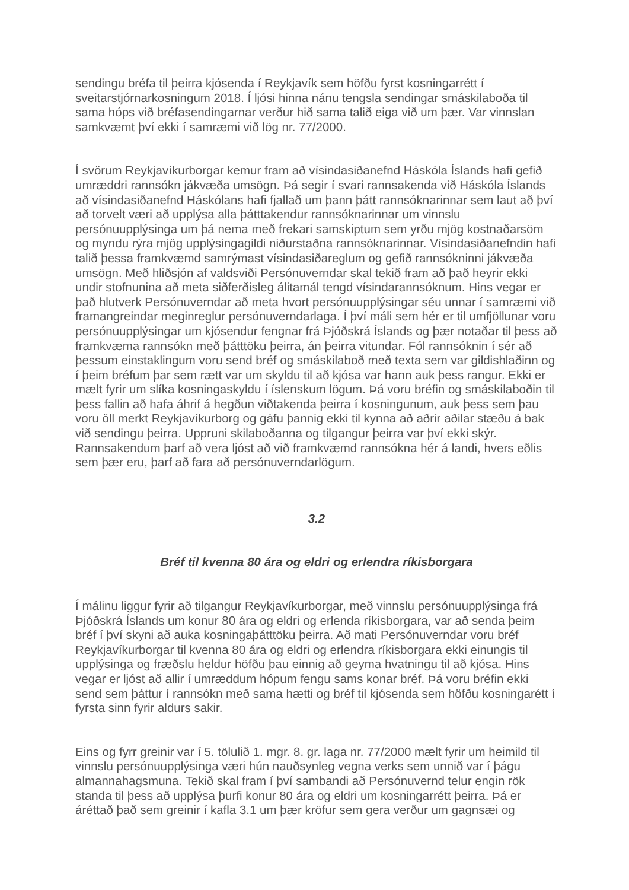sendingu bréfa til þeirra kjósenda í Reykjavík sem höfðu fyrst kosningarrétt í sveitarstjórnarkosningum 2018. Í ljósi hinna nánu tengsla sendingar smáskilaboða til sama hóps við bréfasendingarnar verður hið sama talið eiga við um þær. Var vinnslan samkvæmt því ekki í samræmi við lög nr. 77/2000.
Í svörum Reykjavíkurborgar kemur fram að vísindasiðanefnd Háskóla Íslands hafi gefið umræddri rannsókn jákvæða umsögn. Þá segir í svari rannsakenda við Háskóla Íslands að vísindasiðanefnd Háskólans hafi fjallað um þann þátt rannsóknarinnar sem laut að því að torvelt væri að upplýsa alla þátttakendur rannsóknarinnar um vinnslu persónuupplýsinga um þá nema með frekari samskiptum sem yrðu mjög kostnaðarsöm og myndu rýra mjög upplýsingagildi niðurstaðna rannsóknarinnar. Vísindasiðanefndin hafi talið þessa framkvæmd samrýmast vísindasiðareglum og gefið rannsókninni jákvæða umsögn. Með hliðsjón af valdsviði Persónuverndar skal tekið fram að það heyrir ekki undir stofnunina að meta siðferðisleg álitamál tengd vísindarannsóknum. Hins vegar er það hlutverk Persónuverndar að meta hvort persónuupplýsingar séu unnar í samræmi við framangreindar meginreglur persónuverndarlaga. Í því máli sem hér er til umfjöllunar voru persónuupplýsingar um kjósendur fengnar frá Þjóðskrá Íslands og þær notaðar til þess að framkvæma rannsókn með þátttöku þeirra, án þeirra vitundar. Fól rannsóknin í sér að þessum einstaklingum voru send bréf og smáskilaboð með texta sem var gildishlaðinn og í þeim bréfum þar sem rætt var um skyldu til að kjósa var hann auk þess rangur. Ekki er mælt fyrir um slíka kosningaskyldu í íslenskum lögum. Þá voru bréfin og smáskilaboðin til þess fallin að hafa áhrif á hegðun viðtakenda þeirra í kosningunum, auk þess sem þau voru öll merkt Reykjavíkurborg og gáfu þannig ekki til kynna að aðrir aðilar stæðu á bak við sendingu þeirra. Uppruni skilaboðanna og tilgangur þeirra var því ekki skýr. Rannsakendum þarf að vera ljóst að við framkvæmd rannsókna hér á landi, hvers eðlis sem þær eru, þarf að fara að persónuverndarlögum.
3.2
Bréf til kvenna 80 ára og eldri og erlendra ríkisborgara
Í málinu liggur fyrir að tilgangur Reykjavíkurborgar, með vinnslu persónuupplýsinga frá Þjóðskrá Íslands um konur 80 ára og eldri og erlenda ríkisborgara, var að senda þeim bréf í því skyni að auka kosningaþátttöku þeirra. Að mati Persónuverndar voru bréf Reykjavíkurborgar til kvenna 80 ára og eldri og erlendra ríkisborgara ekki einungis til upplýsinga og fræðslu heldur höfðu þau einnig að geyma hvatningu til að kjósa. Hins vegar er ljóst að allir í umræddum hópum fengu sams konar bréf. Þá voru bréfin ekki send sem þáttur í rannsókn með sama hætti og bréf til kjósenda sem höfðu kosningarétt í fyrsta sinn fyrir aldurs sakir.
Eins og fyrr greinir var í 5. tölulið 1. mgr. 8. gr. laga nr. 77/2000 mælt fyrir um heimild til vinnslu persónuupplýsinga væri hún nauðsynleg vegna verks sem unnið var í þágu almannahagsmuna. Tekið skal fram í því sambandi að Persónuvernd telur engin rök standa til þess að upplýsa þurfi konur 80 ára og eldri um kosningarrétt þeirra. Þá er áréttað það sem greinir í kafla 3.1 um þær kröfur sem gera verður um gagnsæi og